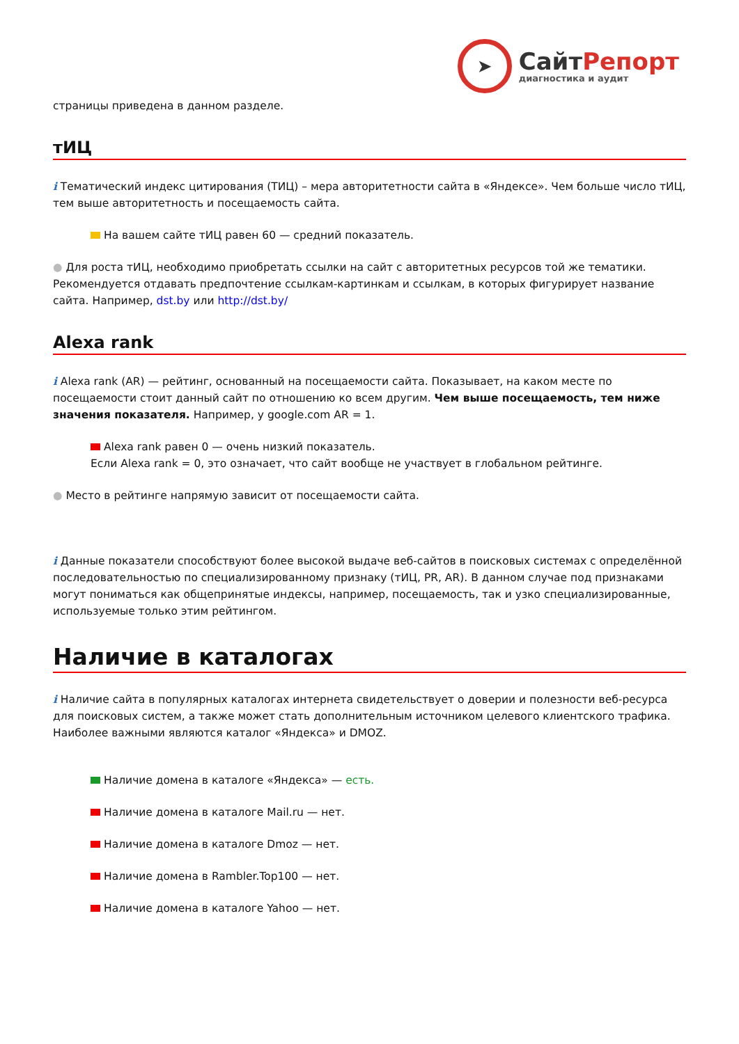➤
СайтРепорт
диагностика и аудит
страницы приведена в данном разделе.
тИЦ
i Тематический индекс цитирования (ТИЦ) – мера авторитетности сайта в «Яндексе». Чем больше число тИЦ, тем выше авторитетность и посещаемость сайта.
На вашем сайте тИЦ равен 60 — средний показатель.
● Для роста тИЦ, необходимо приобретать ссылки на сайт с авторитетных ресурсов той же тематики. Рекомендуется отдавать предпочтение ссылкам-картинкам и ссылкам, в которых фигурирует название сайта. Например, dst.by или http://dst.by/
Alexa rank
i Alexa rank (AR) — рейтинг, основанный на посещаемости сайта. Показывает, на каком месте по посещаемости стоит данный сайт по отношению ко всем другим. Чем выше посещаемость, тем ниже значения показателя. Например, у google.com AR = 1.
Alexa rank равен 0 — очень низкий показатель.
Если Alexa rank = 0, это означает, что сайт вообще не участвует в глобальном рейтинге.
● Место в рейтинге напрямую зависит от посещаемости сайта.
i Данные показатели способствуют более высокой выдаче веб-сайтов в поисковых системах с определённой последовательностью по специализированному признаку (тИЦ, PR, AR). В данном случае под признаками могут пониматься как общепринятые индексы, например, посещаемость, так и узко специализированные, используемые только этим рейтингом.
Наличие в каталогах
i Наличие сайта в популярных каталогах интернета свидетельствует о доверии и полезности веб-ресурса для поисковых систем, а также может стать дополнительным источником целевого клиентского трафика. Наиболее важными являются каталог «Яндекса» и DMOZ.
Наличие домена в каталоге «Яндекса» — есть.
Наличие домена в каталоге Mail.ru — нет.
Наличие домена в каталоге Dmoz — нет.
Наличие домена в Rambler.Top100 — нет.
Наличие домена в каталоге Yahoo — нет.